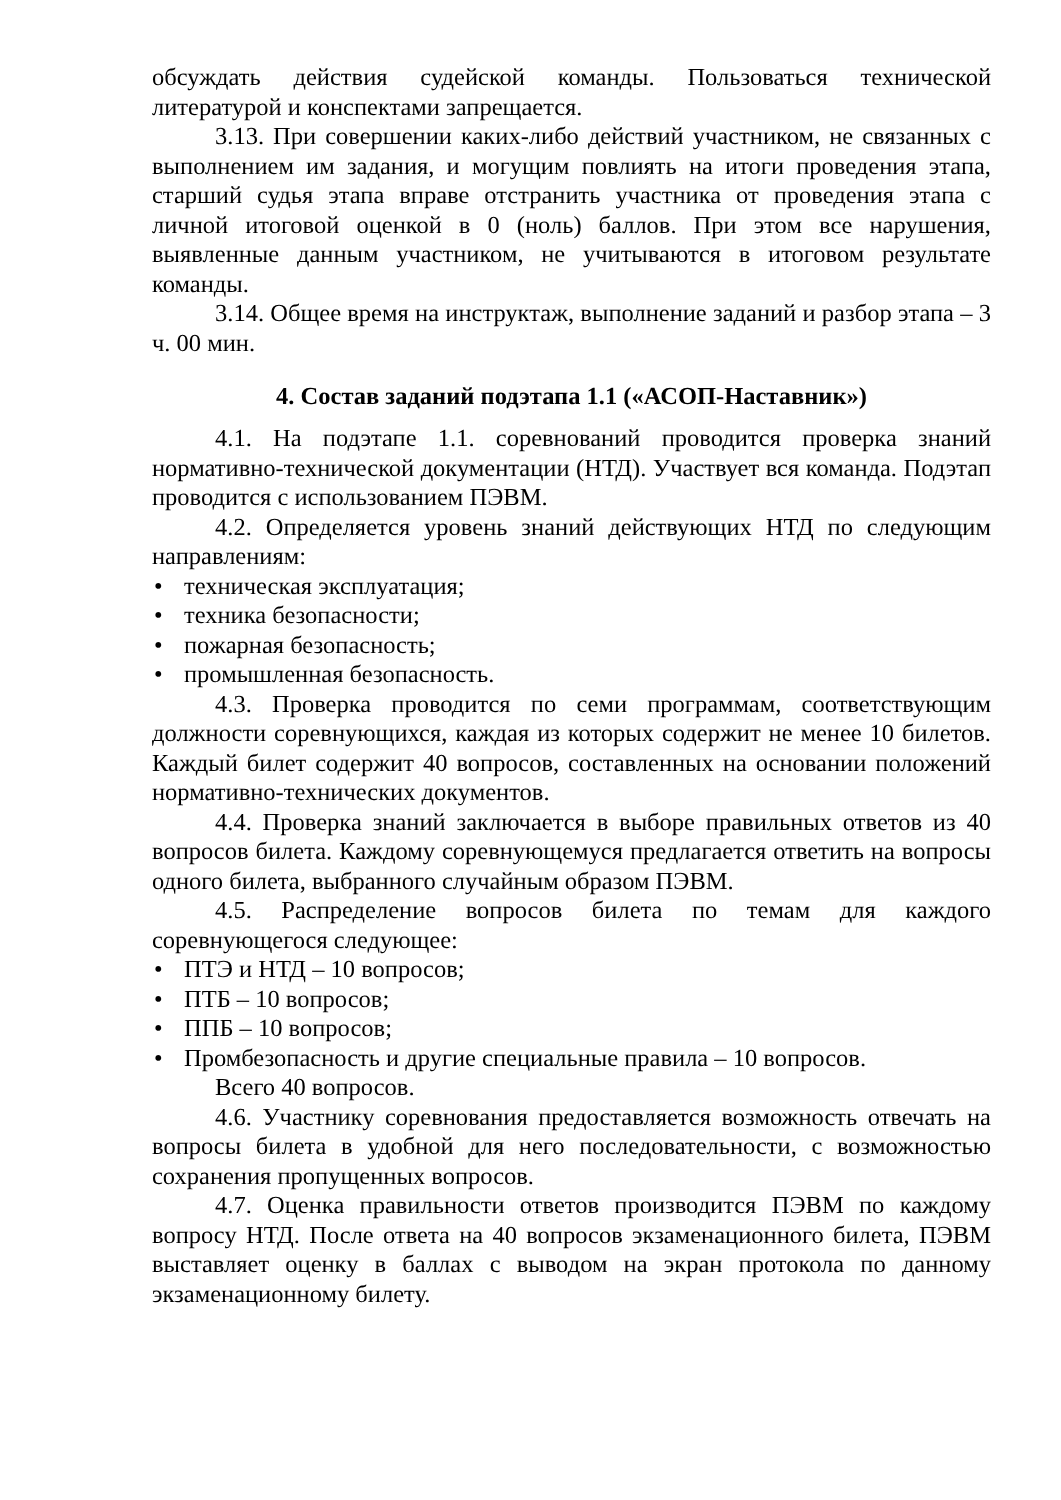обсуждать действия судейской команды. Пользоваться технической литературой и конспектами запрещается.
3.13. При совершении каких-либо действий участником, не связанных с выполнением им задания, и могущим повлиять на итоги проведения этапа, старший судья этапа вправе отстранить участника от проведения этапа с личной итоговой оценкой в 0 (ноль) баллов. При этом все нарушения, выявленные данным участником, не учитываются в итоговом результате команды.
3.14. Общее время на инструктаж, выполнение заданий и разбор этапа – 3 ч. 00 мин.
4. Состав заданий подэтапа 1.1 («АСОП-Наставник»)
4.1. На подэтапе 1.1. соревнований проводится проверка знаний нормативно-технической документации (НТД). Участвует вся команда. Подэтап проводится с использованием ПЭВМ.
4.2. Определяется уровень знаний действующих НТД по следующим направлениям:
• техническая эксплуатация;
• техника безопасности;
• пожарная безопасность;
• промышленная безопасность.
4.3. Проверка проводится по семи программам, соответствующим должности соревнующихся, каждая из которых содержит не менее 10 билетов. Каждый билет содержит 40 вопросов, составленных на основании положений нормативно-технических документов.
4.4. Проверка знаний заключается в выборе правильных ответов из 40 вопросов билета. Каждому соревнующемуся предлагается ответить на вопросы одного билета, выбранного случайным образом ПЭВМ.
4.5. Распределение вопросов билета по темам для каждого соревнующегося следующее:
• ПТЭ и НТД – 10 вопросов;
• ПТБ – 10 вопросов;
• ППБ – 10 вопросов;
• Промбезопасность и другие специальные правила – 10 вопросов.
Всего 40 вопросов.
4.6. Участнику соревнования предоставляется возможность отвечать на вопросы билета в удобной для него последовательности, с возможностью сохранения пропущенных вопросов.
4.7. Оценка правильности ответов производится ПЭВМ по каждому вопросу НТД. После ответа на 40 вопросов экзаменационного билета, ПЭВМ выставляет оценку в баллах с выводом на экран протокола по данному экзаменационному билету.